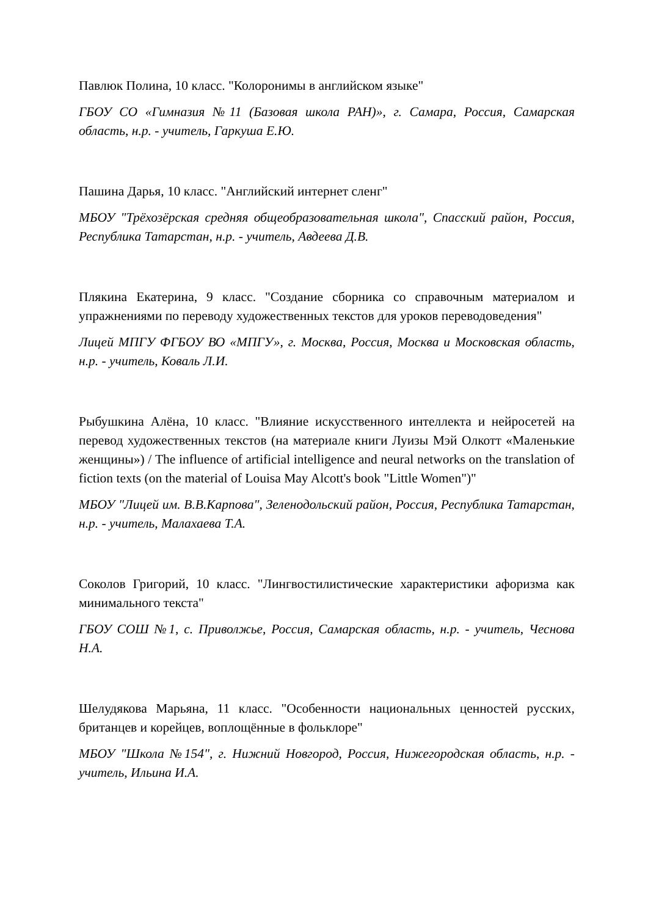Павлюк Полина, 10 класс. "Колоронимы в английском языке"
ГБОУ СО «Гимназия №11 (Базовая школа РАН)», г. Самара, Россия, Самарская область, н.р. - учитель, Гаркуша Е.Ю.
Пашина Дарья, 10 класс. "Английский интернет сленг"
МБОУ "Трёхозёрская средняя общеобразовательная школа", Спасский район, Россия, Республика Татарстан, н.р. - учитель, Авдеева Д.В.
Плякина Екатерина, 9 класс. "Создание сборника со справочным материалом и упражнениями по переводу художественных текстов для уроков переводоведения"
Лицей МПГУ ФГБОУ ВО «МПГУ», г. Москва, Россия, Москва и Московская область, н.р. - учитель, Коваль Л.И.
Рыбушкина Алёна, 10 класс. "Влияние искусственного интеллекта и нейросетей на перевод художественных текстов (на материале книги Луизы Мэй Олкотт «Маленькие женщины») / The influence of artificial intelligence and neural networks on the translation of fiction texts (on the material of Louisa May Alcott's book "Little Women")"
МБОУ "Лицей им. В.В.Карпова", Зеленодольский район, Россия, Республика Татарстан, н.р. - учитель, Малахаева Т.А.
Соколов Григорий, 10 класс. "Лингвостилистические характеристики афоризма как минимального текста"
ГБОУ СОШ №1, с. Приволжье, Россия, Самарская область, н.р. - учитель, Чеснова Н.А.
Шелудякова Марьяна, 11 класс. "Особенности национальных ценностей русских, британцев и корейцев, воплощённые в фольклоре"
МБОУ "Школа №154", г. Нижний Новгород, Россия, Нижегородская область, н.р. - учитель, Ильина И.А.